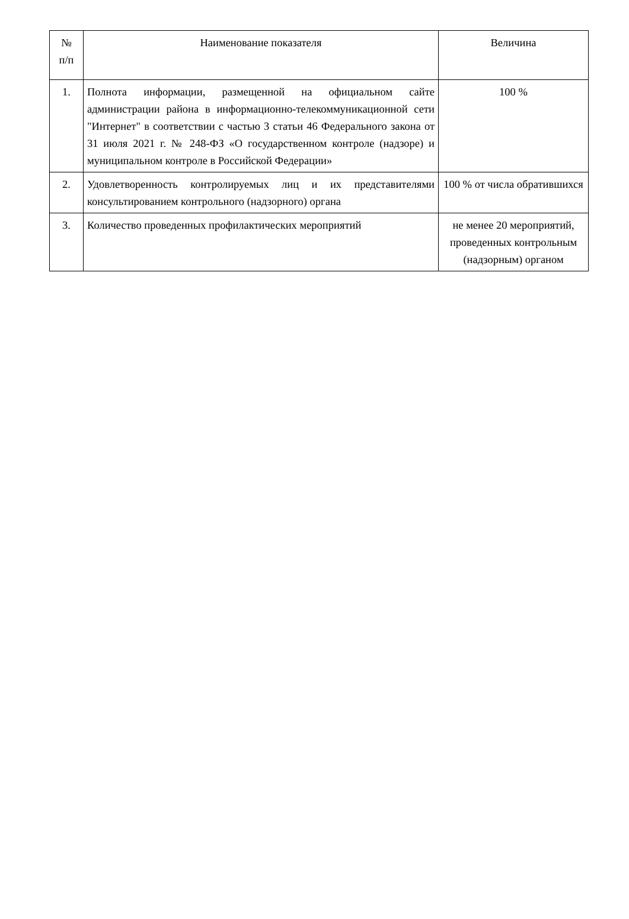| № п/п | Наименование показателя | Величина |
| --- | --- | --- |
| 1. | Полнота информации, размещенной на официальном сайте администрации района в информационно-телекоммуникационной сети "Интернет" в соответствии с частью 3 статьи 46 Федерального закона от 31 июля 2021 г. № 248-ФЗ «О государственном контроле (надзоре) и муниципальном контроле в Российской Федерации» | 100 % |
| 2. | Удовлетворенность контролируемых лиц и их представителями консультированием контрольного (надзорного) органа | 100 % от числа обратившихся |
| 3. | Количество проведенных профилактических мероприятий | не менее 20 мероприятий, проведенных контрольным (надзорным) органом |